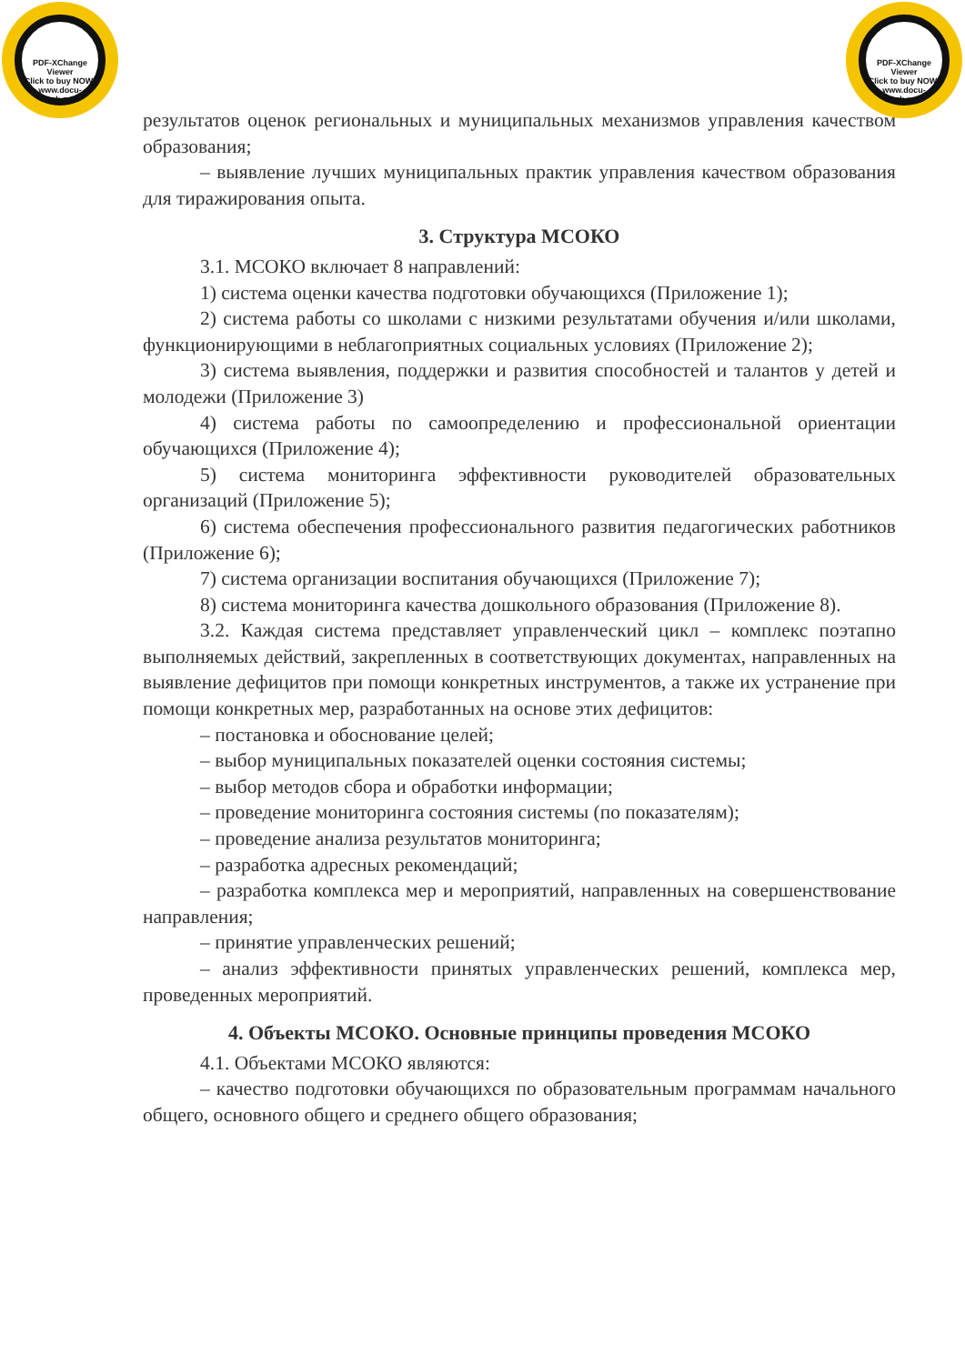PDF-XChange Viewer
Click to buy NOW!
www.docu-track.com
PDF-XChange Viewer
Click to buy NOW!
www.docu-track.com
результатов оценок региональных и муниципальных механизмов управления качеством образования;
– выявление лучших муниципальных практик управления качеством образования для тиражирования опыта.
3. Структура МСОКО
3.1. МСОКО включает 8 направлений:
1) система оценки качества подготовки обучающихся (Приложение 1);
2) система работы со школами с низкими результатами обучения и/или школами, функционирующими в неблагоприятных социальных условиях (Приложение 2);
3) система выявления, поддержки и развития способностей и талантов у детей и молодежи (Приложение 3)
4) система работы по самоопределению и профессиональной ориентации обучающихся (Приложение 4);
5) система мониторинга эффективности руководителей образовательных организаций (Приложение 5);
6) система обеспечения профессионального развития педагогических работников (Приложение 6);
7) система организации воспитания обучающихся (Приложение 7);
8) система мониторинга качества дошкольного образования (Приложение 8).
3.2. Каждая система представляет управленческий цикл – комплекс поэтапно выполняемых действий, закрепленных в соответствующих документах, направленных на выявление дефицитов при помощи конкретных инструментов, а также их устранение при помощи конкретных мер, разработанных на основе этих дефицитов:
– постановка и обоснование целей;
– выбор муниципальных показателей оценки состояния системы;
– выбор методов сбора и обработки информации;
– проведение мониторинга состояния системы (по показателям);
– проведение анализа результатов мониторинга;
– разработка адресных рекомендаций;
– разработка комплекса мер и мероприятий, направленных на совершенствование направления;
– принятие управленческих решений;
– анализ эффективности принятых управленческих решений, комплекса мер, проведенных мероприятий.
4. Объекты МСОКО. Основные принципы проведения МСОКО
4.1. Объектами МСОКО являются:
– качество подготовки обучающихся по образовательным программам начального общего, основного общего и среднего общего образования;